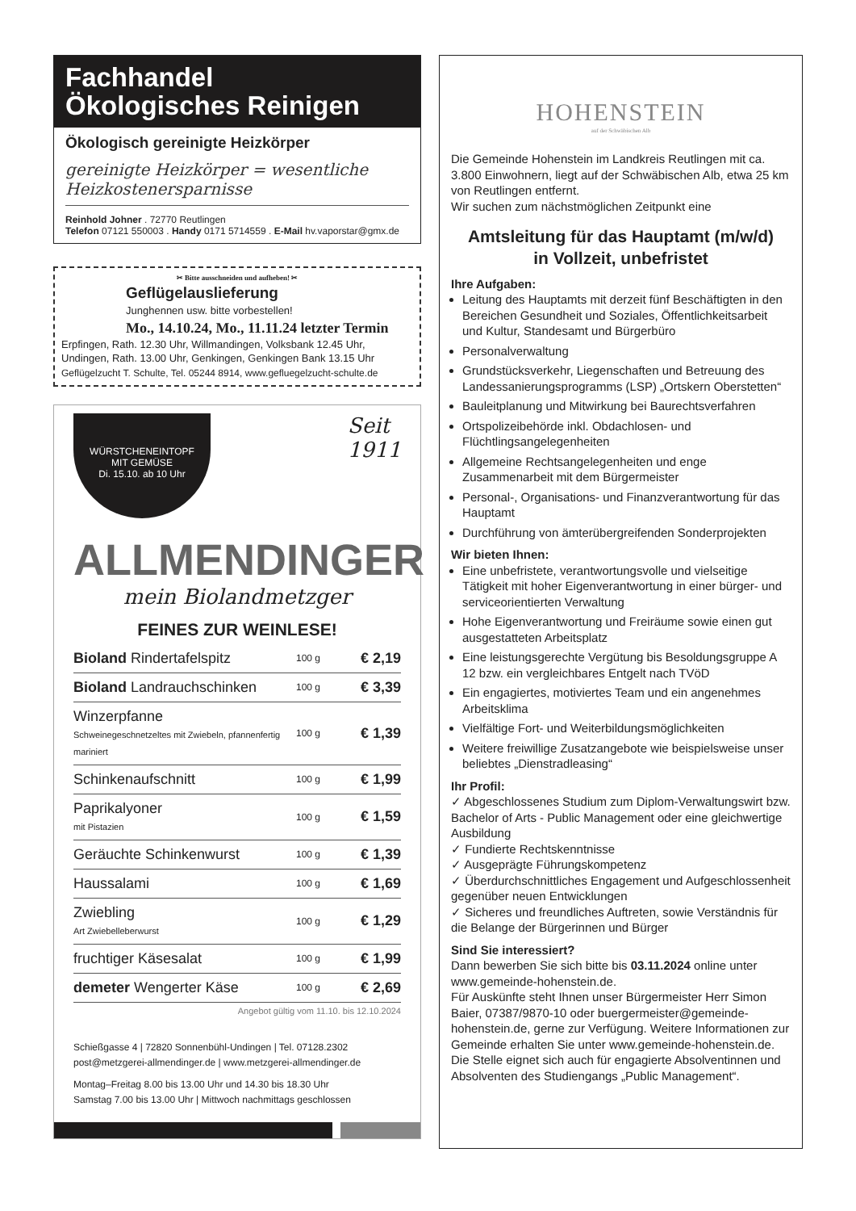Fachhandel
Ökologisches Reinigen
Ökologisch gereinigte Heizkörper
gereinigte Heizkörper = wesentliche Heizkostenersparnisse
Reinhold Johner . 72770 Reutlingen
Telefon 07121 550003 . Handy 0171 5714559 . E-Mail hv.vaporstar@gmx.de
✂ Bitte ausschneiden und aufheben! ✂
Geflügelauslieferung
Junghennen usw. bitte vorbestellen!
Mo., 14.10.24, Mo., 11.11.24 letzter Termin
Erpfingen, Rath. 12.30 Uhr, Willmandingen, Volksbank 12.45 Uhr,
Undingen, Rath. 13.00 Uhr, Genkingen, Genkingen Bank 13.15 Uhr
Geflügelzucht T. Schulte, Tel. 05244 8914, www.gefluegelzucht-schulte.de
WÜRSTCHENEINTOPF
MIT GEMÜSE
Di. 15.10. ab 10 Uhr
Seit
1911
ALLMENDINGER
mein Biolandmetzger
FEINES ZUR WEINLESE!
| Bioland Rindertafelspitz | 100 g | € 2,19 |
| Bioland Landrauchschinken | 100 g | € 3,39 |
| Winzerpfanne Schweinegeschnetzeltes mit Zwiebeln, pfannenfertig mariniert | 100 g | € 1,39 |
| Schinkenaufschnitt | 100 g | € 1,99 |
| Paprikalyoner mit Pistazien | 100 g | € 1,59 |
| Geräuchte Schinkenwurst | 100 g | € 1,39 |
| Haussalami | 100 g | € 1,69 |
| Zwiebling Art Zwiebelleberwurst | 100 g | € 1,29 |
| fruchtiger Käsesalat | 100 g | € 1,99 |
| demeter Wengerter Käse | 100 g | € 2,69 |
Angebot gültig vom 11.10. bis 12.10.2024
Schießgasse 4 | 72820 Sonnenbühl-Undingen | Tel. 07128.2302
post@metzgerei-allmendinger.de | www.metzgerei-allmendinger.de
Montag–Freitag 8.00 bis 13.00 Uhr und 14.30 bis 18.30 Uhr
Samstag 7.00 bis 13.00 Uhr | Mittwoch nachmittags geschlossen
HOHENSTEIN
auf der Schwäbischen Alb
Die Gemeinde Hohenstein im Landkreis Reutlingen mit ca. 3.800 Einwohnern, liegt auf der Schwäbischen Alb, etwa 25 km von Reutlingen entfernt.
Wir suchen zum nächstmöglichen Zeitpunkt eine
Amtsleitung für das Hauptamt (m/w/d)
in Vollzeit, unbefristet
Ihre Aufgaben:
Leitung des Hauptamts mit derzeit fünf Beschäftigten in den Bereichen Gesundheit und Soziales, Öffentlichkeitsarbeit und Kultur, Standesamt und Bürgerbüro
Personalverwaltung
Grundstücksverkehr, Liegenschaften und Betreuung des Landessanierungsprogramms (LSP) „Ortskern Oberstetten“
Bauleitplanung und Mitwirkung bei Baurechtsverfahren
Ortspolizeibehörde inkl. Obdachlosen- und Flüchtlingsangelegenheiten
Allgemeine Rechtsangelegenheiten und enge Zusammenarbeit mit dem Bürgermeister
Personal-, Organisations- und Finanzverantwortung für das Hauptamt
Durchführung von ämterübergreifenden Sonderprojekten
Wir bieten Ihnen:
Eine unbefristete, verantwortungsvolle und vielseitige Tätigkeit mit hoher Eigenverantwortung in einer bürger- und serviceorientierten Verwaltung
Hohe Eigenverantwortung und Freiräume sowie einen gut ausgestatteten Arbeitsplatz
Eine leistungsgerechte Vergütung bis Besoldungsgruppe A 12 bzw. ein vergleichbares Entgelt nach TVöD
Ein engagiertes, motiviertes Team und ein angenehmes Arbeitsklima
Vielfältige Fort- und Weiterbildungsmöglichkeiten
Weitere freiwillige Zusatzangebote wie beispielsweise unser beliebtes „Dienstradleasing“
Ihr Profil:
✓ Abgeschlossenes Studium zum Diplom-Verwaltungswirt bzw. Bachelor of Arts - Public Management oder eine gleichwertige Ausbildung
✓ Fundierte Rechtskenntnisse
✓ Ausgeprägte Führungskompetenz
✓ Überdurchschnittliches Engagement und Aufgeschlossenheit gegenüber neuen Entwicklungen
✓ Sicheres und freundliches Auftreten, sowie Verständnis für die Belange der Bürgerinnen und Bürger
Sind Sie interessiert?
Dann bewerben Sie sich bitte bis 03.11.2024 online unter www.gemeinde-hohenstein.de.
Für Auskünfte steht Ihnen unser Bürgermeister Herr Simon Baier, 07387/9870-10 oder buergermeister@gemeinde-hohenstein.de, gerne zur Verfügung. Weitere Informationen zur Gemeinde erhalten Sie unter www.gemeinde-hohenstein.de.
Die Stelle eignet sich auch für engagierte Absolventinnen und Absolventen des Studiengangs „Public Management“.